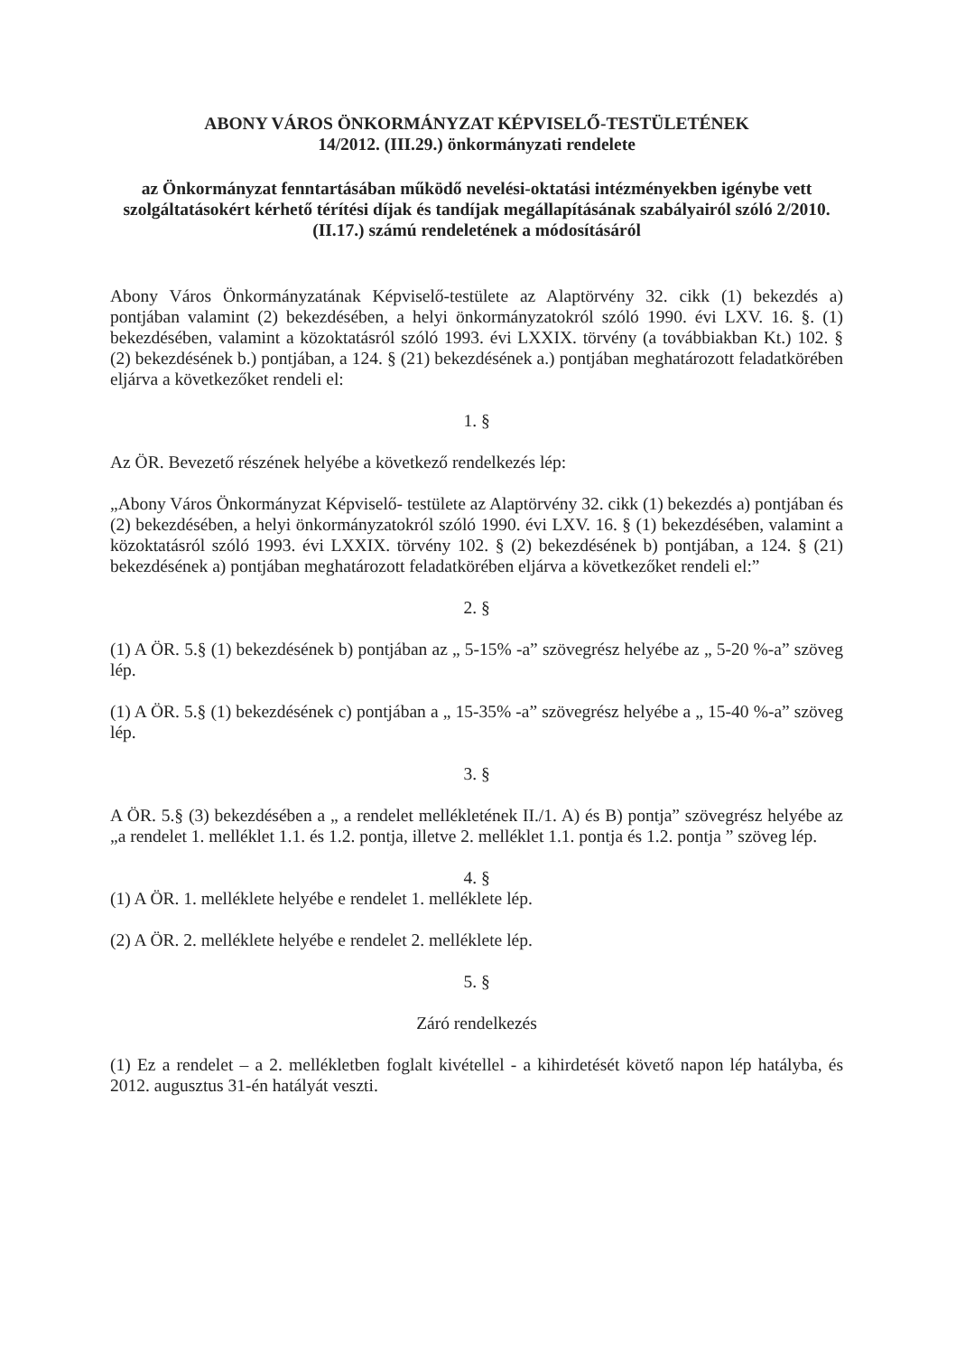ABONY VÁROS ÖNKORMÁNYZAT KÉPVISELŐ-TESTÜLETÉNEK
14/2012. (III.29.) önkormányzati rendelete
az Önkormányzat fenntartásában működő nevelési-oktatási intézményekben igénybe vett szolgáltatásokért kérhető térítési díjak és tandíjak megállapításának szabályairól szóló 2/2010. (II.17.) számú rendeletének a módosításáról
Abony Város Önkormányzatának Képviselő-testülete az Alaptörvény 32. cikk (1) bekezdés a) pontjában valamint (2) bekezdésében, a helyi önkormányzatokról szóló 1990. évi LXV. 16. §. (1) bekezdésében, valamint a közoktatásról szóló 1993. évi LXXIX. törvény (a továbbiakban Kt.) 102. § (2) bekezdésének b.) pontjában, a 124. § (21) bekezdésének a.) pontjában meghatározott feladatkörében eljárva a következőket rendeli el:
1. §
Az ÖR. Bevezető részének helyébe a következő rendelkezés lép:
„Abony Város Önkormányzat Képviselő- testülete az Alaptörvény 32. cikk (1) bekezdés a) pontjában és (2) bekezdésében, a helyi önkormányzatokról szóló 1990. évi LXV. 16. § (1) bekezdésében, valamint a közoktatásról szóló 1993. évi LXXIX. törvény 102. § (2) bekezdésének b) pontjában, a 124. § (21) bekezdésének a) pontjában meghatározott feladatkörében eljárva a következőket rendeli el:”
2. §
(1) A ÖR. 5.§ (1) bekezdésének b) pontjában az „ 5-15% -a” szövegrész helyébe az „ 5-20 %-a” szöveg lép.
(1) A ÖR. 5.§ (1) bekezdésének c) pontjában a „ 15-35% -a” szövegrész helyébe a „ 15-40 %-a” szöveg lép.
3. §
A ÖR. 5.§ (3) bekezdésében a „ a rendelet mellékletének II./1. A) és B) pontja” szövegrész helyébe az „a rendelet 1. melléklet 1.1. és 1.2. pontja, illetve 2. melléklet 1.1. pontja és 1.2. pontja ” szöveg lép.
4. §
(1) A ÖR. 1. melléklete helyébe e rendelet 1. melléklete lép.
(2) A ÖR. 2. melléklete helyébe e rendelet 2. melléklete lép.
5. §
Záró rendelkezés
(1) Ez a rendelet – a 2. mellékletben foglalt kivétellel - a kihirdetését követő napon lép hatályba, és 2012. augusztus 31-én hatályát veszti.